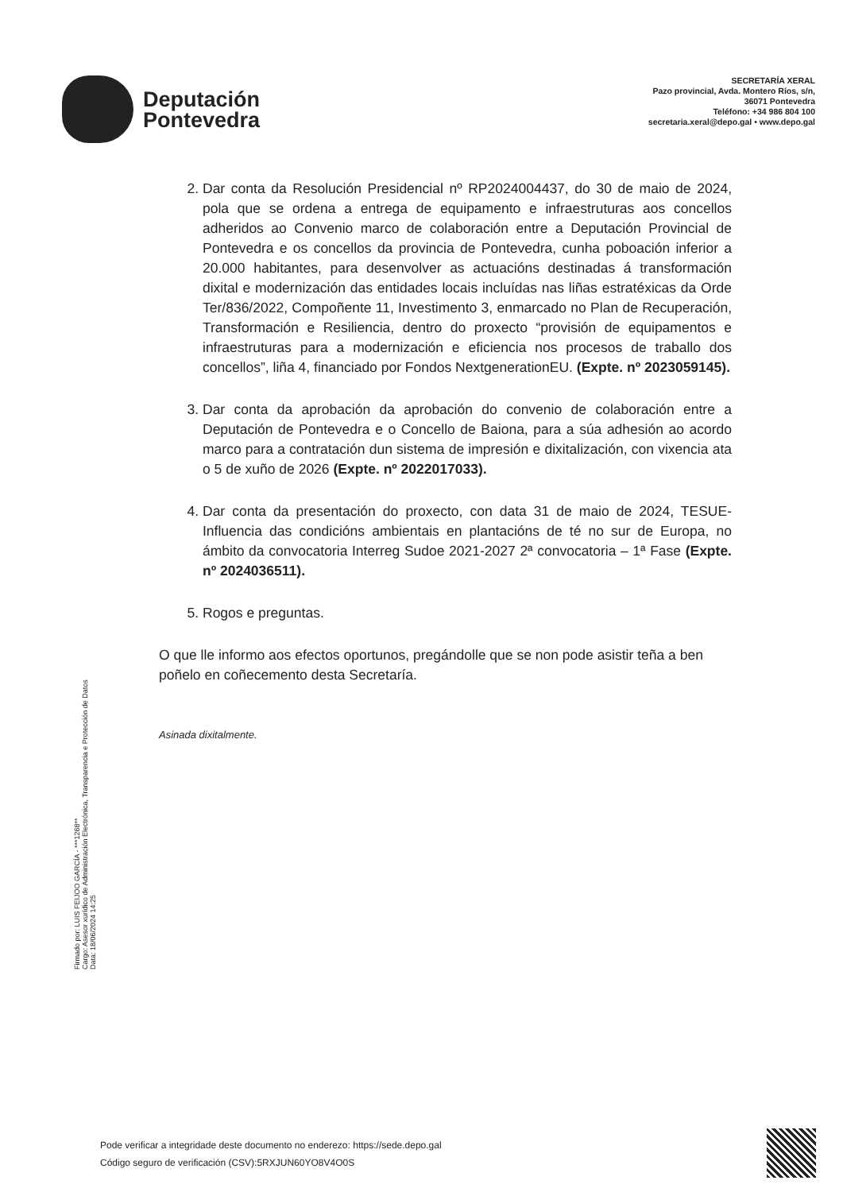Deputación
Pontevedra
SECRETARÍA XERAL
Pazo provincial, Avda. Montero Ríos, s/n,
36071 Pontevedra
Teléfono: +34 986 804 100
secretaria.xeral@depo.gal • www.depo.gal
2. Dar conta da Resolución Presidencial nº RP2024004437, do 30 de maio de 2024, pola que se ordena a entrega de equipamento e infraestruturas aos concellos adheridos ao Convenio marco de colaboración entre a Deputación Provincial de Pontevedra e os concellos da provincia de Pontevedra, cunha poboación inferior a 20.000 habitantes, para desenvolver as actuacións destinadas á transformación dixital e modernización das entidades locais incluídas nas liñas estratéxicas da Orde Ter/836/2022, Compoñente 11, Investimento 3, enmarcado no Plan de Recuperación, Transformación e Resiliencia, dentro do proxecto “provisión de equipamentos e infraestruturas para a modernización e eficiencia nos procesos de traballo dos concellos”, liña 4, financiado por Fondos NextgenerationEU. (Expte. nº 2023059145).
3. Dar conta da aprobación da aprobación do convenio de colaboración entre a Deputación de Pontevedra e o Concello de Baiona, para a súa adhesión ao acordo marco para a contratación dun sistema de impresión e dixitalización, con vixencia ata o 5 de xuño de 2026 (Expte. nº 2022017033).
4. Dar conta da presentación do proxecto, con data 31 de maio de 2024, TESUE-Influencia das condicións ambientais en plantacións de té no sur de Europa, no ámbito da convocatoria Interreg Sudoe 2021-2027 2ª convocatoria – 1ª Fase (Expte. nº 2024036511).
5. Rogos e preguntas.
O que lle informo aos efectos oportunos, pregándolle que se non pode asistir teña a ben poñelo en coñecemento desta Secretaría.
Asinada dixitalmente.
Firmado por: LUIS FEIJOO GARCÍA - ***1268**
Cargo: Asesor xurídico de Administración Electrónica, Transparencia e Protección de Datos
Data: 18/06/2024 14:25
Pode verificar a integridade deste documento no enderezo: https://sede.depo.gal
Código seguro de verificación (CSV):5RXJUN60YO8V4O0S